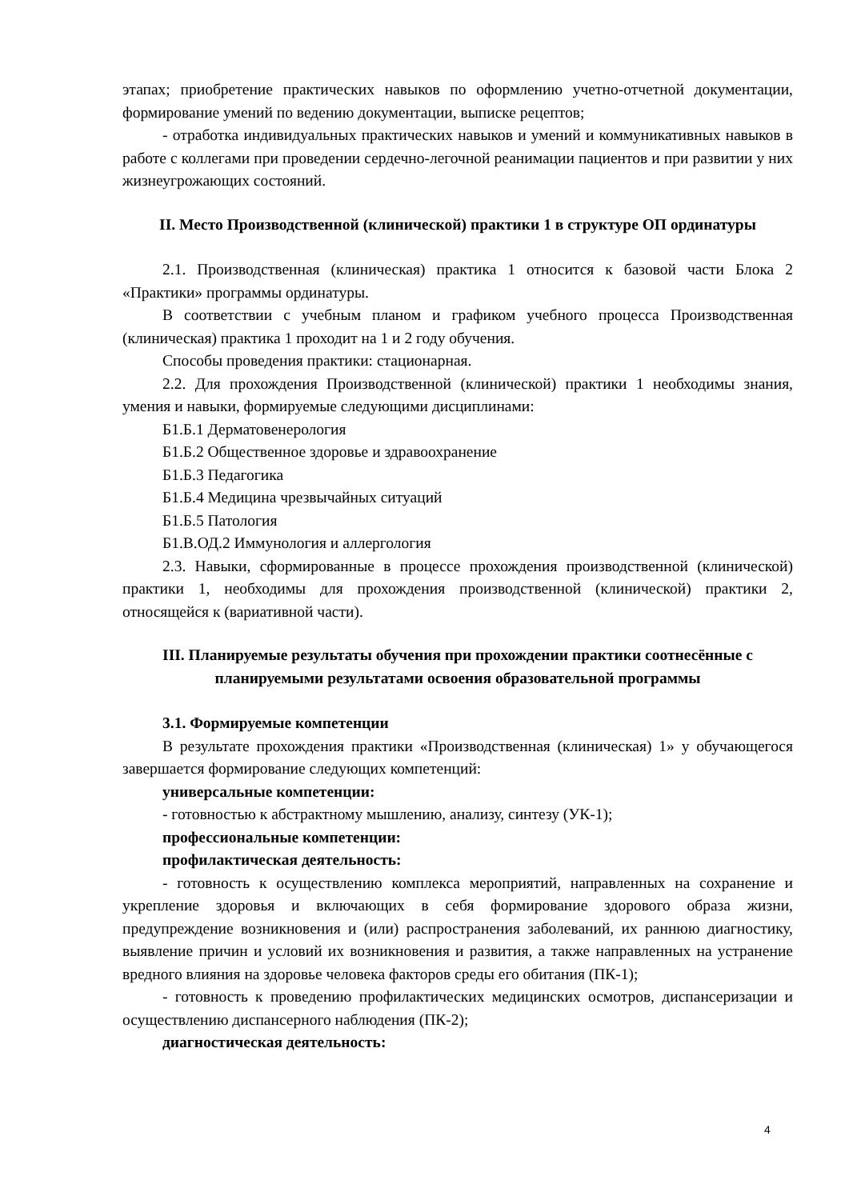этапах; приобретение практических навыков по оформлению учетно-отчетной документации, формирование умений по ведению документации, выписке рецептов;
- отработка индивидуальных практических навыков и умений и коммуникативных навыков в работе с коллегами при проведении сердечно-легочной реанимации пациентов и при развитии у них жизнеугрожающих состояний.
II. Место Производственной (клинической) практики 1 в структуре ОП ординатуры
2.1. Производственная (клиническая) практика 1 относится к базовой части Блока 2 «Практики» программы ординатуры.
В соответствии с учебным планом и графиком учебного процесса Производственная (клиническая) практика 1 проходит на 1 и 2 году обучения.
Способы проведения практики: стационарная.
2.2. Для прохождения Производственной (клинической) практики 1 необходимы знания, умения и навыки, формируемые следующими дисциплинами:
Б1.Б.1 Дерматовенерология
Б1.Б.2 Общественное здоровье и здравоохранение
Б1.Б.3 Педагогика
Б1.Б.4 Медицина чрезвычайных ситуаций
Б1.Б.5 Патология
Б1.В.ОД.2 Иммунология и аллергология
2.3. Навыки, сформированные в процессе прохождения производственной (клинической) практики 1, необходимы для прохождения производственной (клинической) практики 2, относящейся к (вариативной части).
III. Планируемые результаты обучения при прохождении практики соотнесённые с планируемыми результатами освоения образовательной программы
3.1. Формируемые компетенции
В результате прохождения практики «Производственная (клиническая) 1» у обучающегося завершается формирование следующих компетенций:
универсальные компетенции:
- готовностью к абстрактному мышлению, анализу, синтезу (УК-1);
профессиональные компетенции:
профилактическая деятельность:
- готовность к осуществлению комплекса мероприятий, направленных на сохранение и укрепление здоровья и включающих в себя формирование здорового образа жизни, предупреждение возникновения и (или) распространения заболеваний, их раннюю диагностику, выявление причин и условий их возникновения и развития, а также направленных на устранение вредного влияния на здоровье человека факторов среды его обитания (ПК-1);
- готовность к проведению профилактических медицинских осмотров, диспансеризации и осуществлению диспансерного наблюдения (ПК-2);
диагностическая деятельность:
4